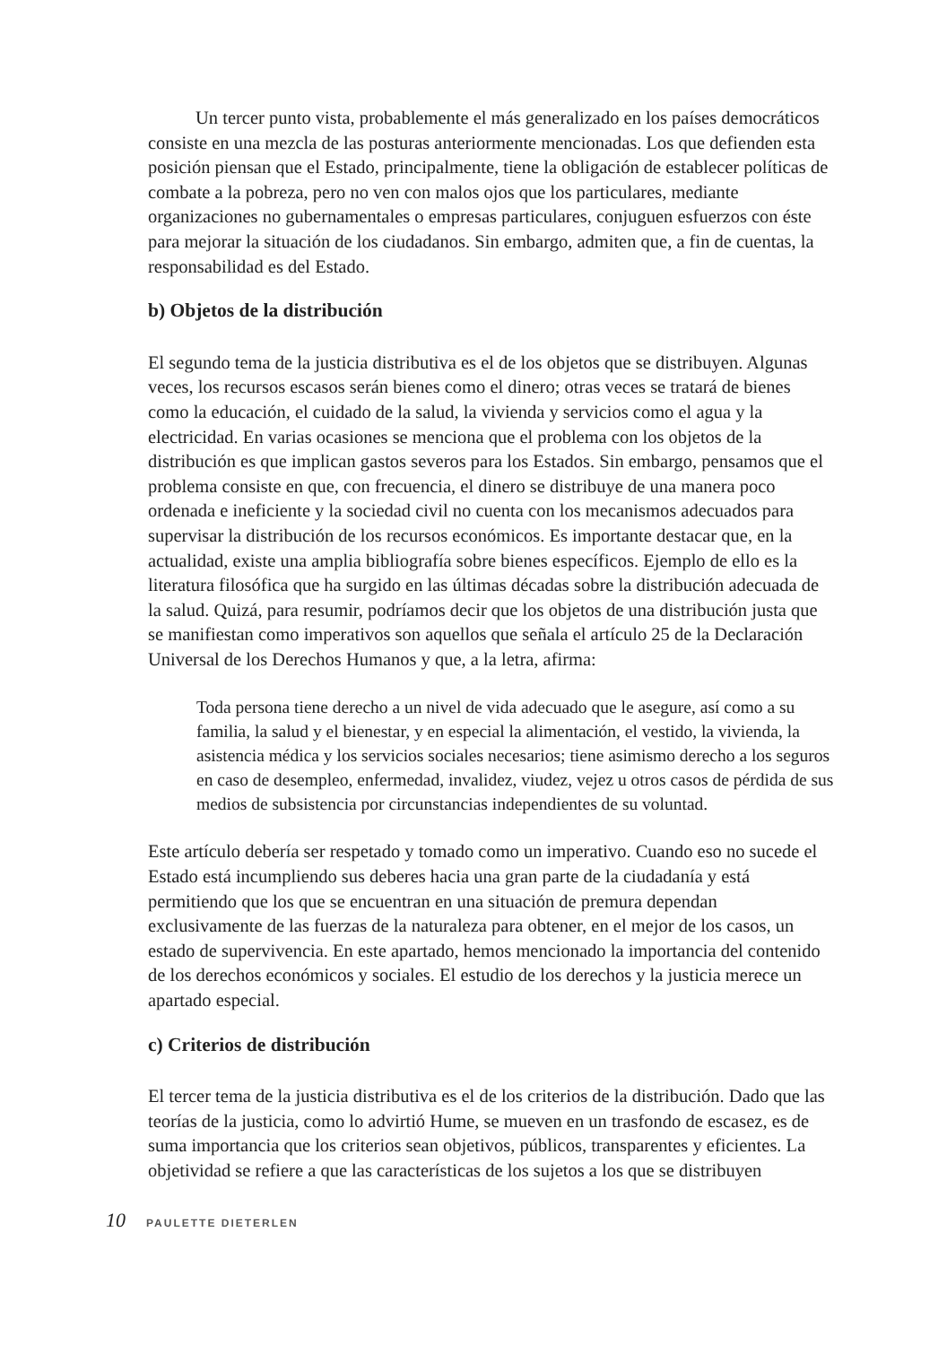Un tercer punto vista, probablemente el más generalizado en los países democráticos consiste en una mezcla de las posturas anteriormente mencionadas. Los que defienden esta posición piensan que el Estado, principalmente, tiene la obligación de establecer políticas de combate a la pobreza, pero no ven con malos ojos que los particulares, mediante organizaciones no gubernamentales o empresas particulares, conjuguen esfuerzos con éste para mejorar la situación de los ciudadanos. Sin embargo, admiten que, a fin de cuentas, la responsabilidad es del Estado.
b) Objetos de la distribución
El segundo tema de la justicia distributiva es el de los objetos que se distribuyen. Algunas veces, los recursos escasos serán bienes como el dinero; otras veces se tratará de bienes como la educación, el cuidado de la salud, la vivienda y servicios como el agua y la electricidad. En varias ocasiones se menciona que el problema con los objetos de la distribución es que implican gastos severos para los Estados. Sin embargo, pensamos que el problema consiste en que, con frecuencia, el dinero se distribuye de una manera poco ordenada e ineficiente y la sociedad civil no cuenta con los mecanismos adecuados para supervisar la distribución de los recursos económicos. Es importante destacar que, en la actualidad, existe una amplia bibliografía sobre bienes específicos. Ejemplo de ello es la literatura filosófica que ha surgido en las últimas décadas sobre la distribución adecuada de la salud. Quizá, para resumir, podríamos decir que los objetos de una distribución justa que se manifiestan como imperativos son aquellos que señala el artículo 25 de la Declaración Universal de los Derechos Humanos y que, a la letra, afirma:
Toda persona tiene derecho a un nivel de vida adecuado que le asegure, así como a su familia, la salud y el bienestar, y en especial la alimentación, el vestido, la vivienda, la asistencia médica y los servicios sociales necesarios; tiene asimismo derecho a los seguros en caso de desempleo, enfermedad, invalidez, viudez, vejez u otros casos de pérdida de sus medios de subsistencia por circunstancias independientes de su voluntad.
Este artículo debería ser respetado y tomado como un imperativo. Cuando eso no sucede el Estado está incumpliendo sus deberes hacia una gran parte de la ciudadanía y está permitiendo que los que se encuentran en una situación de premura dependan exclusivamente de las fuerzas de la naturaleza para obtener, en el mejor de los casos, un estado de supervivencia. En este apartado, hemos mencionado la importancia del contenido de los derechos económicos y sociales. El estudio de los derechos y la justicia merece un apartado especial.
c) Criterios de distribución
El tercer tema de la justicia distributiva es el de los criterios de la distribución. Dado que las teorías de la justicia, como lo advirtió Hume, se mueven en un trasfondo de escasez, es de suma importancia que los criterios sean objetivos, públicos, transparentes y eficientes. La objetividad se refiere a que las características de los sujetos a los que se distribuyen
10 PAULETTE DIETERLEN